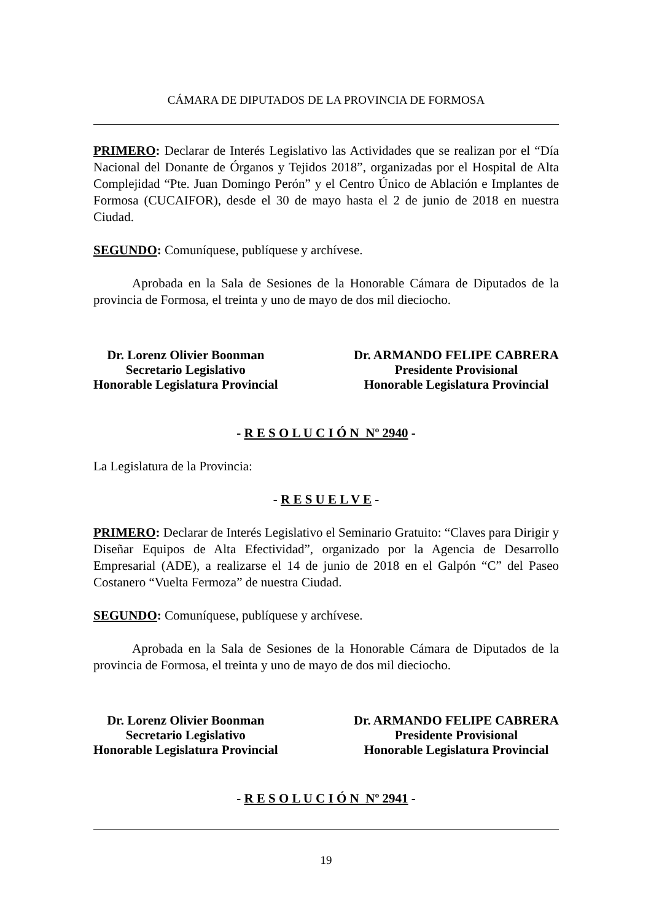CÁMARA DE DIPUTADOS DE LA PROVINCIA DE FORMOSA
PRIMERO: Declarar de Interés Legislativo las Actividades que se realizan por el “Día Nacional del Donante de Órganos y Tejidos 2018”, organizadas por el Hospital de Alta Complejidad “Pte. Juan Domingo Perón” y el Centro Único de Ablación e Implantes de Formosa (CUCAIFOR), desde el 30 de mayo hasta el 2 de junio de 2018 en nuestra Ciudad.
SEGUNDO: Comuníquese, publíquese y archívese.
Aprobada en la Sala de Sesiones de la Honorable Cámara de Diputados de la provincia de Formosa, el treinta y uno de mayo de dos mil dieciocho.
Dr. Lorenz Olivier Boonman
Secretario Legislativo
Honorable Legislatura Provincial
Dr. ARMANDO FELIPE CABRERA
Presidente Provisional
Honorable Legislatura Provincial
- R E S O L U C I Ó N Nº 2940 -
La Legislatura de la Provincia:
- R E S U E L V E -
PRIMERO: Declarar de Interés Legislativo el Seminario Gratuito: “Claves para Dirigir y Diseñar Equipos de Alta Efectividad”, organizado por la Agencia de Desarrollo Empresarial (ADE), a realizarse el 14 de junio de 2018 en el Galpón “C” del Paseo Costanero “Vuelta Fermoza” de nuestra Ciudad.
SEGUNDO: Comuníquese, publíquese y archívese.
Aprobada en la Sala de Sesiones de la Honorable Cámara de Diputados de la provincia de Formosa, el treinta y uno de mayo de dos mil dieciocho.
Dr. Lorenz Olivier Boonman
Secretario Legislativo
Honorable Legislatura Provincial
Dr. ARMANDO FELIPE CABRERA
Presidente Provisional
Honorable Legislatura Provincial
- R E S O L U C I Ó N Nº 2941 -
19